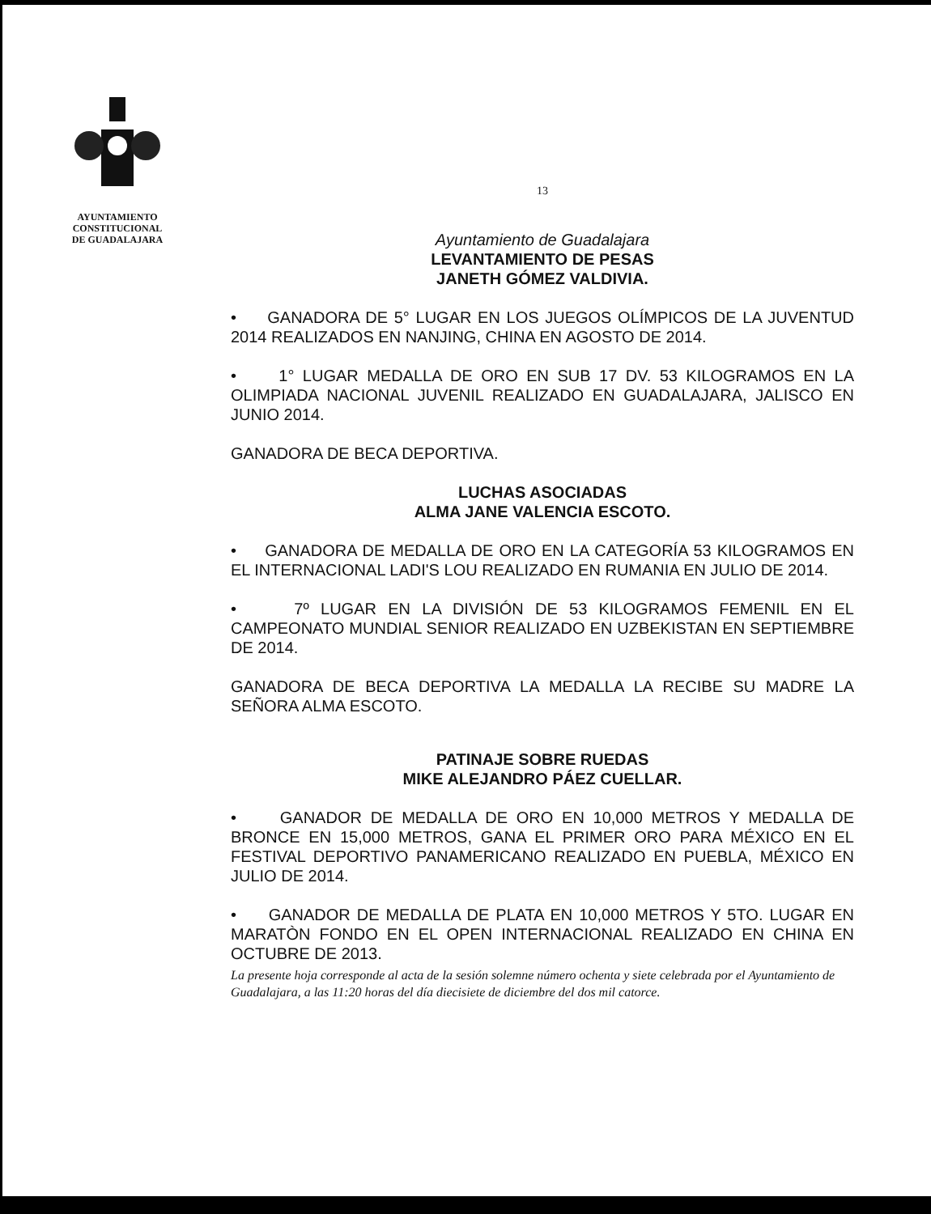AYUNTAMIENTO
CONSTITUCIONAL
DE GUADALAJARA
13
Ayuntamiento de Guadalajara
LEVANTAMIENTO DE PESAS
JANETH GÓMEZ VALDIVIA.
• GANADORA DE 5° LUGAR EN LOS JUEGOS OLÍMPICOS DE LA JUVENTUD 2014 REALIZADOS EN NANJING, CHINA EN AGOSTO DE 2014.
• 1° LUGAR MEDALLA DE ORO EN SUB 17 DV. 53 KILOGRAMOS EN LA OLIMPIADA NACIONAL JUVENIL REALIZADO EN GUADALAJARA, JALISCO EN JUNIO 2014.
GANADORA DE BECA DEPORTIVA.
LUCHAS ASOCIADAS
ALMA JANE VALENCIA ESCOTO.
• GANADORA DE MEDALLA DE ORO EN LA CATEGORÍA 53 KILOGRAMOS EN EL INTERNACIONAL LADI'S LOU REALIZADO EN RUMANIA EN JULIO DE 2014.
• 7º LUGAR EN LA DIVISIÓN DE 53 KILOGRAMOS FEMENIL EN EL CAMPEONATO MUNDIAL SENIOR REALIZADO EN UZBEKISTAN EN SEPTIEMBRE DE 2014.
GANADORA DE BECA DEPORTIVA LA MEDALLA LA RECIBE SU MADRE LA SEÑORA ALMA ESCOTO.
PATINAJE SOBRE RUEDAS
MIKE ALEJANDRO PÁEZ CUELLAR.
• GANADOR DE MEDALLA DE ORO EN 10,000 METROS Y MEDALLA DE BRONCE EN 15,000 METROS, GANA EL PRIMER ORO PARA MÉXICO EN EL FESTIVAL DEPORTIVO PANAMERICANO REALIZADO EN PUEBLA, MÉXICO EN JULIO DE 2014.
• GANADOR DE MEDALLA DE PLATA EN 10,000 METROS Y 5TO. LUGAR EN MARATÒN FONDO EN EL OPEN INTERNACIONAL REALIZADO EN CHINA EN OCTUBRE DE 2013.
La presente hoja corresponde al acta de la sesión solemne número ochenta y siete celebrada por el Ayuntamiento de Guadalajara, a las 11:20 horas del día diecisiete de diciembre del dos mil catorce.